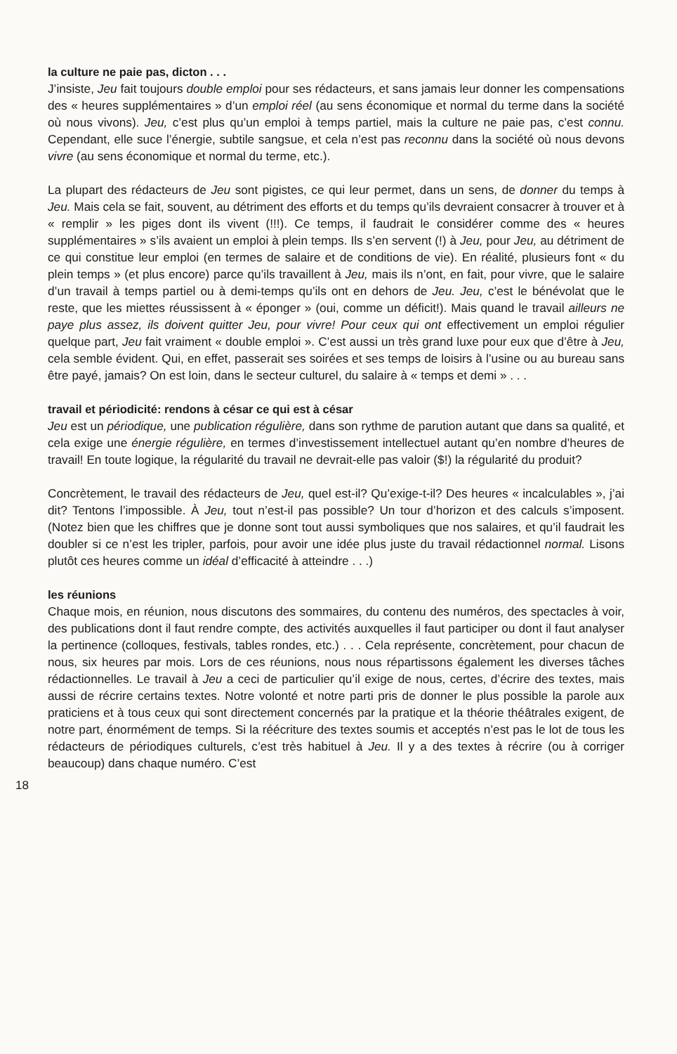la culture ne paie pas, dicton . . .
J’insiste, Jeu fait toujours double emploi pour ses rédacteurs, et sans jamais leur donner les compensations des « heures supplémentaires » d’un emploi réel (au sens économique et normal du terme dans la société où nous vivons). Jeu, c’est plus qu’un emploi à temps partiel, mais la culture ne paie pas, c’est connu. Cependant, elle suce l’énergie, subtile sangsue, et cela n’est pas reconnu dans la société où nous devons vivre (au sens économique et normal du terme, etc.).
La plupart des rédacteurs de Jeu sont pigistes, ce qui leur permet, dans un sens, de donner du temps à Jeu. Mais cela se fait, souvent, au détriment des efforts et du temps qu’ils devraient consacrer à trouver et à « remplir » les piges dont ils vivent (!!!). Ce temps, il faudrait le considérer comme des « heures supplémentaires » s’ils avaient un emploi à plein temps. Ils s’en servent (!) à Jeu, pour Jeu, au détriment de ce qui constitue leur emploi (en termes de salaire et de conditions de vie). En réalité, plusieurs font « du plein temps » (et plus encore) parce qu’ils travaillent à Jeu, mais ils n’ont, en fait, pour vivre, que le salaire d’un travail à temps partiel ou à demi-temps qu’ils ont en dehors de Jeu. Jeu, c’est le bénévolat que le reste, que les miettes réussissent à « éponger » (oui, comme un déficit!). Mais quand le travail ailleurs ne paye plus assez, ils doivent quitter Jeu, pour vivre! Pour ceux qui ont effectivement un emploi régulier quelque part, Jeu fait vraiment « double emploi ». C’est aussi un très grand luxe pour eux que d’être à Jeu, cela semble évident. Qui, en effet, passerait ses soirées et ses temps de loisirs à l’usine ou au bureau sans être payé, jamais? On est loin, dans le secteur culturel, du salaire à « temps et demi » . . .
travail et périodicité: rendons à césar ce qui est à césar
Jeu est un périodique, une publication régulière, dans son rythme de parution autant que dans sa qualité, et cela exige une énergie régulière, en termes d’investissement intellectuel autant qu’en nombre d’heures de travail! En toute logique, la régularité du travail ne devrait-elle pas valoir ($!) la régularité du produit?
Concrètement, le travail des rédacteurs de Jeu, quel est-il? Qu’exige-t-il? Des heures « incalculables », j’ai dit? Tentons l’impossible. À Jeu, tout n’est-il pas possible? Un tour d’horizon et des calculs s’imposent. (Notez bien que les chiffres que je donne sont tout aussi symboliques que nos salaires, et qu’il faudrait les doubler si ce n’est les tripler, parfois, pour avoir une idée plus juste du travail rédactionnel normal. Lisons plutôt ces heures comme un idéal d’efficacité à atteindre . . .)
les réunions
Chaque mois, en réunion, nous discutons des sommaires, du contenu des numéros, des spectacles à voir, des publications dont il faut rendre compte, des activités auxquelles il faut participer ou dont il faut analyser la pertinence (colloques, festivals, tables rondes, etc.) . . . Cela représente, concrètement, pour chacun de nous, six heures par mois. Lors de ces réunions, nous nous répartissons également les diverses tâches rédactionnelles. Le travail à Jeu a ceci de particulier qu’il exige de nous, certes, d’écrire des textes, mais aussi de récrire certains textes. Notre volonté et notre parti pris de donner le plus possible la parole aux praticiens et à tous ceux qui sont directement concernés par la pratique et la théorie théâtrales exigent, de notre part, énormément de temps. Si la réécriture des textes soumis et acceptés n’est pas le lot de tous les rédacteurs de périodiques culturels, c’est très habituel à Jeu. Il y a des textes à récrire (ou à corriger beaucoup) dans chaque numéro. C’est
18